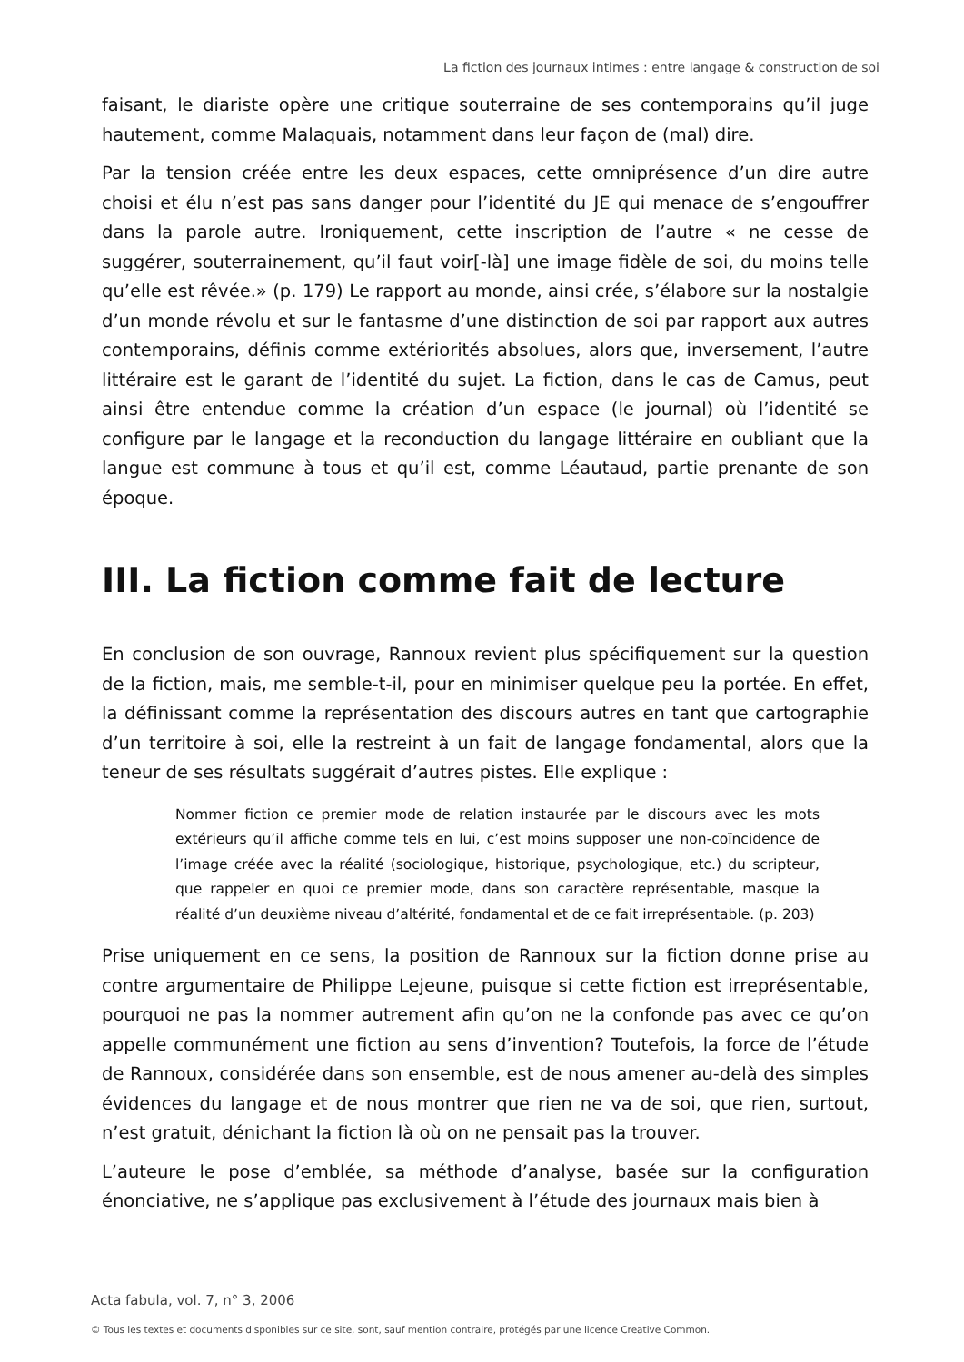La fiction des journaux intimes : entre langage & construction de soi
faisant, le diariste opère une critique souterraine de ses contemporains qu’il juge hautement, comme Malaquais, notamment dans leur façon de (mal) dire.
Par la tension créée entre les deux espaces, cette omniprésence d’un dire autre choisi et élu n’est pas sans danger pour l’identité du JE qui menace de s’engouffrer dans la parole autre. Ironiquement, cette inscription de l’autre « ne cesse de suggérer, souterrainement, qu’il faut voir[-là] une image fidèle de soi, du moins telle qu’elle est rêvée.» (p. 179) Le rapport au monde, ainsi crée, s’élabore sur la nostalgie d’un monde révolu et sur le fantasme d’une distinction de soi par rapport aux autres contemporains, définis comme extériorités absolues, alors que, inversement, l’autre littéraire est le garant de l’identité du sujet. La fiction, dans le cas de Camus, peut ainsi être entendue comme la création d’un espace (le journal) où l’identité se configure par le langage et la reconduction du langage littéraire en oubliant que la langue est commune à tous et qu’il est, comme Léautaud, partie prenante de son époque.
III. La fiction comme fait de lecture
En conclusion de son ouvrage, Rannoux revient plus spécifiquement sur la question de la fiction, mais, me semble-t-il, pour en minimiser quelque peu la portée. En effet, la définissant comme la représentation des discours autres en tant que cartographie d’un territoire à soi, elle la restreint à un fait de langage fondamental, alors que la teneur de ses résultats suggérait d’autres pistes. Elle explique :
Nommer fiction ce premier mode de relation instaurée par le discours avec les mots extérieurs qu’il affiche comme tels en lui, c’est moins supposer une non-coïncidence de l’image créée avec la réalité (sociologique, historique, psychologique, etc.) du scripteur, que rappeler en quoi ce premier mode, dans son caractère représentable, masque la réalité d’un deuxième niveau d’altérité, fondamental et de ce fait irreprésentable. (p. 203)
Prise uniquement en ce sens, la position de Rannoux sur la fiction donne prise au contre argumentaire de Philippe Lejeune, puisque si cette fiction est irreprésentable, pourquoi ne pas la nommer autrement afin qu’on ne la confonde pas avec ce qu’on appelle communément une fiction au sens d’invention? Toutefois, la force de l’étude de Rannoux, considérée dans son ensemble, est de nous amener au-delà des simples évidences du langage et de nous montrer que rien ne va de soi, que rien, surtout, n’est gratuit, dénichant la fiction là où on ne pensait pas la trouver.
L’auteure le pose d’emblée, sa méthode d’analyse, basée sur la configuration énonciative, ne s’applique pas exclusivement à l’étude des journaux mais bien à
Acta fabula, vol. 7, n° 3, 2006
© Tous les textes et documents disponibles sur ce site, sont, sauf mention contraire, protégés par une licence Creative Common.